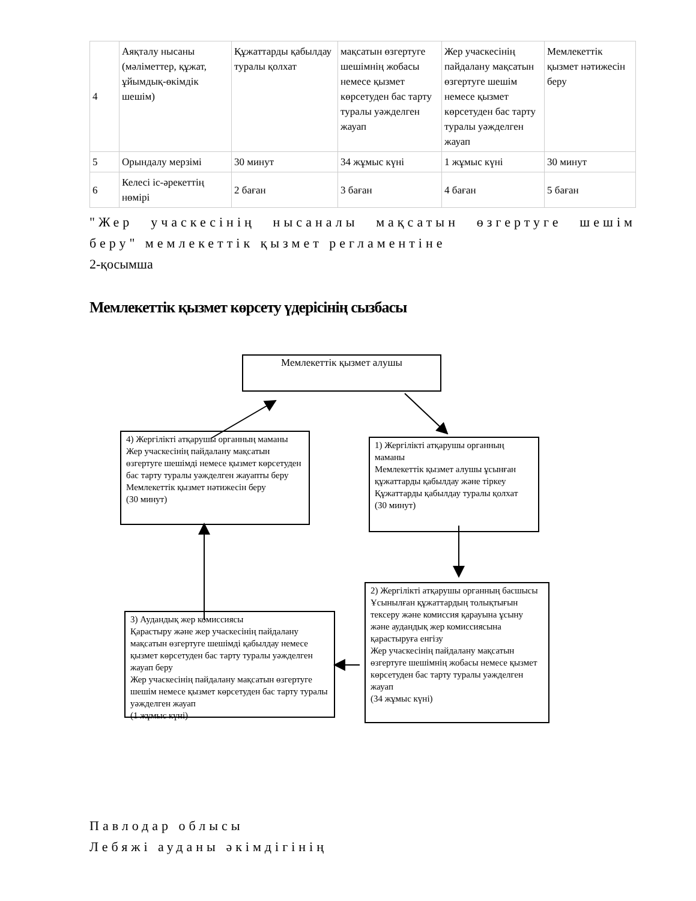| 4 | Аяқталу нысаны (мәліметтер, құжат, ұйымдық-өкімдік шешім) | Құжаттарды қабылдау туралы қолхат | мақсатын өзгертуге шешімнің жобасы немесе қызмет көрсетуден бас тарту туралы уәжделген жауап | Жер учаскесінің пайдалану мақсатын өзгертуге шешім немесе қызмет көрсетуден бас тарту туралы уәжделген жауап | Мемлекеттік қызмет нәтижесін беру |
| 5 | Орындалу мерзімі | 30 минут | 34 жұмыс күні | 1 жұмыс күні | 30 минут |
| 6 | Келесі іс-әрекеттің нөмірі | 2 баған | 3 баған | 4 баған | 5 баған |
"Жер учаскесінің нысаналы мақсатын өзгертуге шешім беру" мемлекеттік қызмет регламентіне
2-қосымша
Мемлекеттік қызмет көрсету үдерісінің сызбасы
Мемлекеттік қызмет алушы
4) Жергілікті атқарушы органның маманы
Жер учаскесінің пайдалану мақсатын өзгертуге шешімді немесе қызмет көрсетуден бас тарту туралы уәжделген жауапты беру
Мемлекеттік қызмет нәтижесін беру
(30 минут)
1) Жергілікті атқарушы органның маманы
Мемлекеттік қызмет алушы ұсынған құжаттарды қабылдау және тіркеу
Құжаттарды қабылдау туралы қолхат
(30 минут)
2) Жергілікті атқарушы органның басшысы
Ұсынылған құжаттардың толықтығын тексеру және комиссия қарауына ұсыну және аудандық жер комиссиясына қарастыруға енгізу
Жер учаскесінің пайдалану мақсатын өзгертуге шешімнің жобасы немесе қызмет көрсетуден бас тарту туралы уәжделген жауап
(34 жұмыс күні)
3) Аудандық жер комиссиясы
Қарастыру және жер учаскесінің пайдалану мақсатын өзгертуге шешімді қабылдау немесе қызмет көрсетуден бас тарту туралы уәжделген жауап беру
Жер учаскесінің пайдалану мақсатын өзгертуге шешім немесе қызмет көрсетуден бас тарту туралы уәжделген жауап
(1 жұмыс күні)
Павлодар облысы
Лебяжі ауданы әкімдігінің